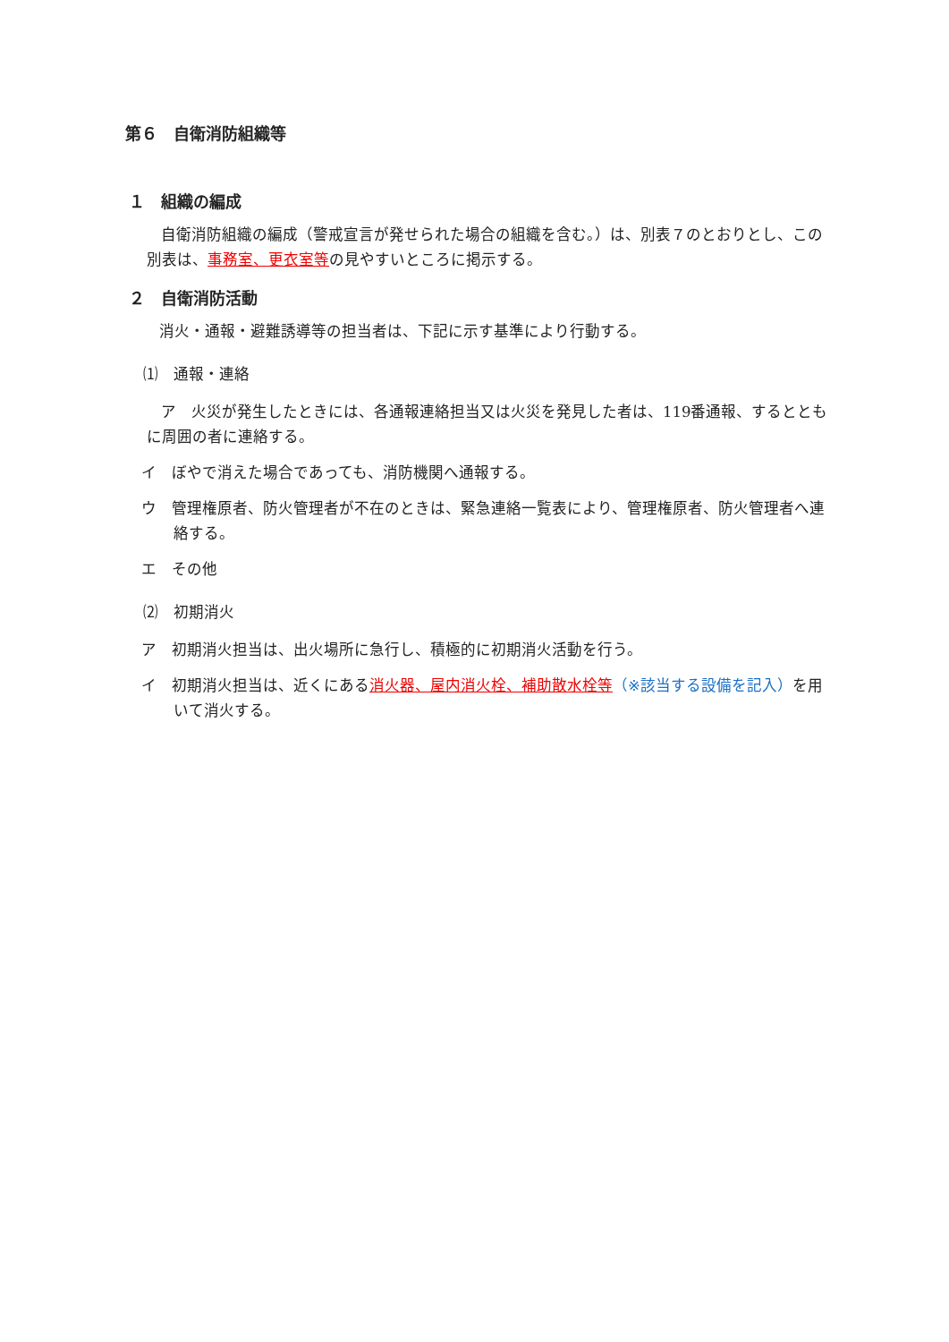第６　自衛消防組織等
１　組織の編成
自衛消防組織の編成（警戒宣言が発せられた場合の組織を含む。）は、別表７のとおりとし、この別表は、事務室、更衣室等の見やすいところに掲示する。
２　自衛消防活動
消火・通報・避難誘導等の担当者は、下記に示す基準により行動する。
⑴　通報・連絡
ア　火災が発生したときには、各通報連絡担当又は火災を発見した者は、119番通報、するとともに周囲の者に連絡する。
イ　ぼやで消えた場合であっても、消防機関へ通報する。
ウ　管理権原者、防火管理者が不在のときは、緊急連絡一覧表により、管理権原者、防火管理者へ連絡する。
エ　その他
⑵　初期消火
ア　初期消火担当は、出火場所に急行し、積極的に初期消火活動を行う。
イ　初期消火担当は、近くにある消火器、屋内消火栓、補助散水栓等（※該当する設備を記入）を用いて消火する。